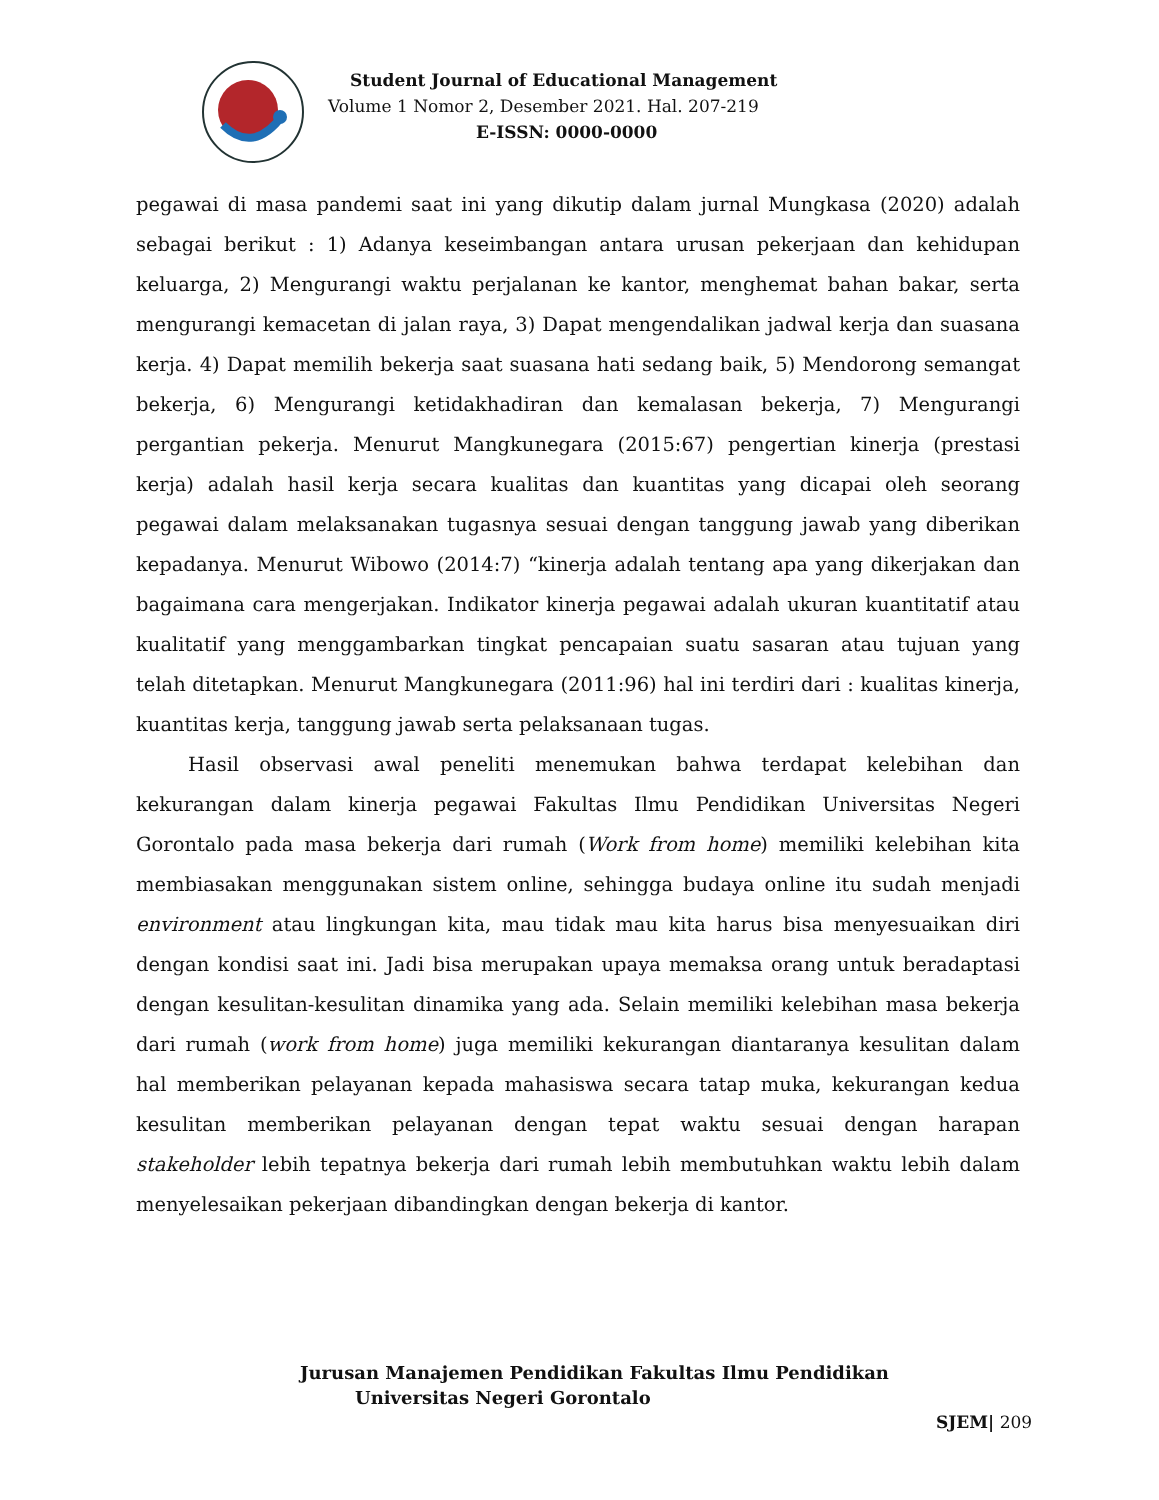Student Journal of Educational Management
Volume 1 Nomor 2, Desember 2021. Hal. 207-219
E-ISSN: 0000-0000
pegawai di masa pandemi saat ini yang dikutip dalam jurnal Mungkasa (2020) adalah sebagai berikut : 1) Adanya keseimbangan antara urusan pekerjaan dan kehidupan keluarga, 2) Mengurangi waktu perjalanan ke kantor, menghemat bahan bakar, serta mengurangi kemacetan di jalan raya, 3) Dapat mengendalikan jadwal kerja dan suasana kerja. 4) Dapat memilih bekerja saat suasana hati sedang baik, 5) Mendorong semangat bekerja, 6) Mengurangi ketidakhadiran dan kemalasan bekerja, 7) Mengurangi pergantian pekerja. Menurut Mangkunegara (2015:67) pengertian kinerja (prestasi kerja) adalah hasil kerja secara kualitas dan kuantitas yang dicapai oleh seorang pegawai dalam melaksanakan tugasnya sesuai dengan tanggung jawab yang diberikan kepadanya. Menurut Wibowo (2014:7) “kinerja adalah tentang apa yang dikerjakan dan bagaimana cara mengerjakan. Indikator kinerja pegawai adalah ukuran kuantitatif atau kualitatif yang menggambarkan tingkat pencapaian suatu sasaran atau tujuan yang telah ditetapkan. Menurut Mangkunegara (2011:96) hal ini terdiri dari : kualitas kinerja, kuantitas kerja, tanggung jawab serta pelaksanaan tugas.
Hasil observasi awal peneliti menemukan bahwa terdapat kelebihan dan kekurangan dalam kinerja pegawai Fakultas Ilmu Pendidikan Universitas Negeri Gorontalo pada masa bekerja dari rumah (Work from home) memiliki kelebihan kita membiasakan menggunakan sistem online, sehingga budaya online itu sudah menjadi environment atau lingkungan kita, mau tidak mau kita harus bisa menyesuaikan diri dengan kondisi saat ini. Jadi bisa merupakan upaya memaksa orang untuk beradaptasi dengan kesulitan-kesulitan dinamika yang ada. Selain memiliki kelebihan masa bekerja dari rumah (work from home) juga memiliki kekurangan diantaranya kesulitan dalam hal memberikan pelayanan kepada mahasiswa secara tatap muka, kekurangan kedua kesulitan memberikan pelayanan dengan tepat waktu sesuai dengan harapan stakeholder lebih tepatnya bekerja dari rumah lebih membutuhkan waktu lebih dalam menyelesaikan pekerjaan dibandingkan dengan bekerja di kantor.
Jurusan Manajemen Pendidikan Fakultas Ilmu Pendidikan
Universitas Negeri Gorontalo
SJEM| 209